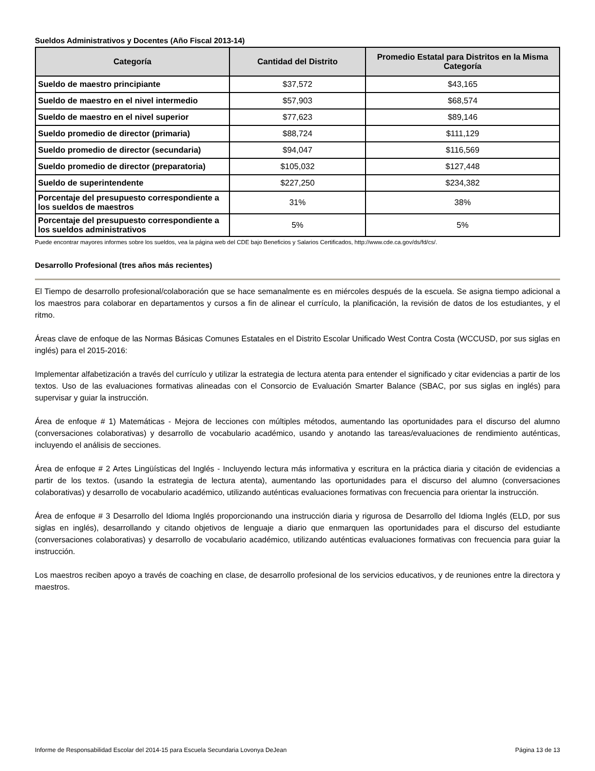Sueldos Administrativos y Docentes (Año Fiscal 2013-14)
| Categoría | Cantidad del Distrito | Promedio Estatal para Distritos en la Misma Categoría |
| --- | --- | --- |
| Sueldo de maestro principiante | $37,572 | $43,165 |
| Sueldo de maestro en el nivel intermedio | $57,903 | $68,574 |
| Sueldo de maestro en el nivel superior | $77,623 | $89,146 |
| Sueldo promedio de director (primaria) | $88,724 | $111,129 |
| Sueldo promedio de director (secundaria) | $94,047 | $116,569 |
| Sueldo promedio de director (preparatoria) | $105,032 | $127,448 |
| Sueldo de superintendente | $227,250 | $234,382 |
| Porcentaje del presupuesto correspondiente a los sueldos de maestros | 31% | 38% |
| Porcentaje del presupuesto correspondiente a los sueldos administrativos | 5% | 5% |
Puede encontrar mayores informes sobre los sueldos, vea la página web del CDE bajo Beneficios y Salarios Certificados, http://www.cde.ca.gov/ds/fd/cs/.
Desarrollo Profesional (tres años más recientes)
El Tiempo de desarrollo profesional/colaboración que se hace semanalmente es en miércoles después de la escuela. Se asigna tiempo adicional a los maestros para colaborar en departamentos y cursos a fin de alinear el currículo, la planificación, la revisión de datos de los estudiantes, y el ritmo.
Áreas clave de enfoque de las Normas Básicas Comunes Estatales en el Distrito Escolar Unificado West Contra Costa (WCCUSD, por sus siglas en inglés) para el 2015-2016:
Implementar alfabetización a través del currículo y utilizar la estrategia de lectura atenta para entender el significado y citar evidencias a partir de los textos. Uso de las evaluaciones formativas alineadas con el Consorcio de Evaluación Smarter Balance (SBAC, por sus siglas en inglés) para supervisar y guiar la instrucción.
Área de enfoque # 1) Matemáticas - Mejora de lecciones con múltiples métodos, aumentando las oportunidades para el discurso del alumno (conversaciones colaborativas) y desarrollo de vocabulario académico, usando y anotando las tareas/evaluaciones de rendimiento auténticas, incluyendo el análisis de secciones.
Área de enfoque # 2 Artes Lingüísticas del Inglés - Incluyendo lectura más informativa y escritura en la práctica diaria y citación de evidencias a partir de los textos. (usando la estrategia de lectura atenta), aumentando las oportunidades para el discurso del alumno (conversaciones colaborativas) y desarrollo de vocabulario académico, utilizando auténticas evaluaciones formativas con frecuencia para orientar la instrucción.
Área de enfoque # 3 Desarrollo del Idioma Inglés proporcionando una instrucción diaria y rigurosa de Desarrollo del Idioma Inglés (ELD, por sus siglas en inglés), desarrollando y citando objetivos de lenguaje a diario que enmarquen las oportunidades para el discurso del estudiante (conversaciones colaborativas) y desarrollo de vocabulario académico, utilizando auténticas evaluaciones formativas con frecuencia para guiar la instrucción.
Los maestros reciben apoyo a través de coaching en clase, de desarrollo profesional de los servicios educativos, y de reuniones entre la directora y maestros.
Informe de Responsabilidad Escolar del 2014-15 para Escuela Secundaria Lovonya DeJean Página 13 de 13